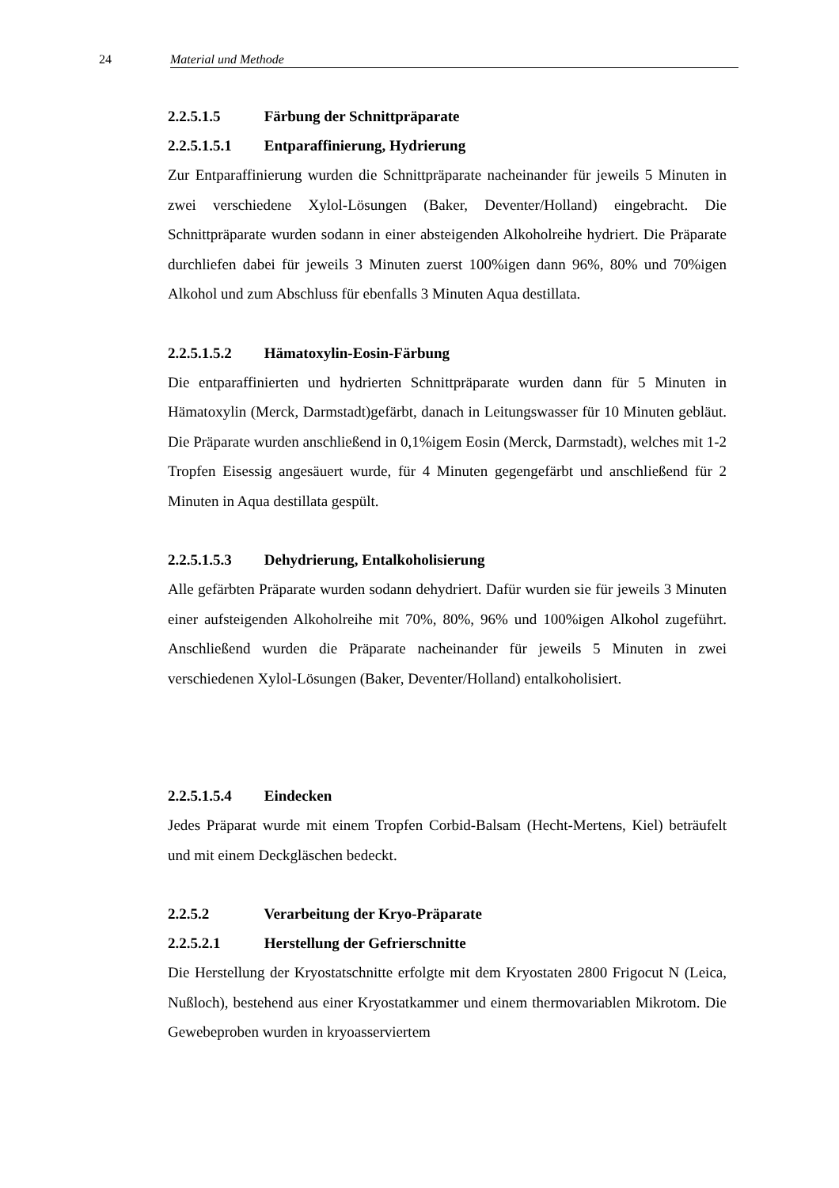24 Material und Methode
2.2.5.1.5 Färbung der Schnittpräparate
2.2.5.1.5.1 Entparaffinierung, Hydrierung
Zur Entparaffinierung wurden die Schnittpräparate nacheinander für jeweils 5 Minuten in zwei verschiedene Xylol-Lösungen (Baker, Deventer/Holland) eingebracht. Die Schnittpräparate wurden sodann in einer absteigenden Alkoholreihe hydriert. Die Präparate durchliefen dabei für jeweils 3 Minuten zuerst 100%igen dann 96%, 80% und 70%igen Alkohol und zum Abschluss für ebenfalls 3 Minuten Aqua destillata.
2.2.5.1.5.2 Hämatoxylin-Eosin-Färbung
Die entparaffinierten und hydrierten Schnittpräparate wurden dann für 5 Minuten in Hämatoxylin (Merck, Darmstadt)gefärbt, danach in Leitungswasser für 10 Minuten gebläut. Die Präparate wurden anschließend in 0,1%igem Eosin (Merck, Darmstadt), welches mit 1-2 Tropfen Eisessig angesäuert wurde, für 4 Minuten gegengefärbt und anschließend für 2 Minuten in Aqua destillata gespült.
2.2.5.1.5.3 Dehydrierung, Entalkoholisierung
Alle gefärbten Präparate wurden sodann dehydriert. Dafür wurden sie für jeweils 3 Minuten einer aufsteigenden Alkoholreihe mit 70%, 80%, 96% und 100%igen Alkohol zugeführt. Anschließend wurden die Präparate nacheinander für jeweils 5 Minuten in zwei verschiedenen Xylol-Lösungen (Baker, Deventer/Holland) entalkoholisiert.
2.2.5.1.5.4 Eindecken
Jedes Präparat wurde mit einem Tropfen Corbid-Balsam (Hecht-Mertens, Kiel) beträufelt und mit einem Deckgläschen bedeckt.
2.2.5.2 Verarbeitung der Kryo-Präparate
2.2.5.2.1 Herstellung der Gefrierschnitte
Die Herstellung der Kryostatschnitte erfolgte mit dem Kryostaten 2800 Frigocut N (Leica, Nußloch), bestehend aus einer Kryostatkammer und einem thermovariablen Mikrotom. Die Gewebeproben wurden in kryoasserviertem